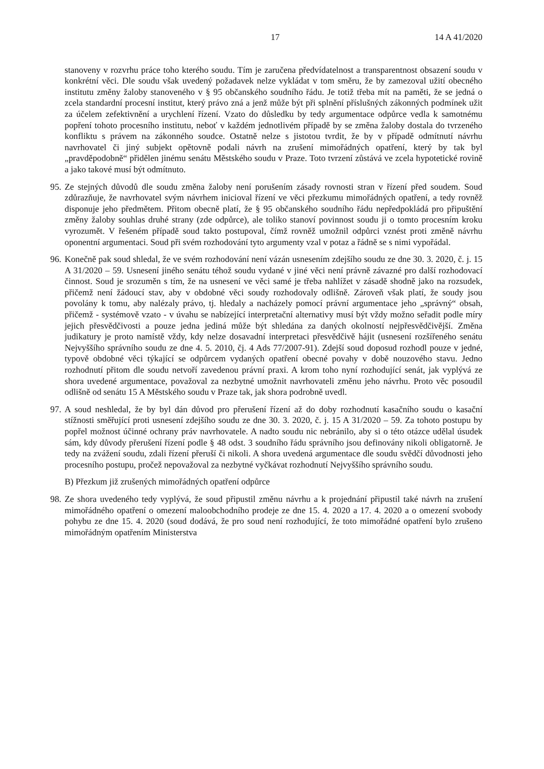17 14 A 41/2020
stanoveny v rozvrhu práce toho kterého soudu. Tím je zaručena předvídatelnost a transparentnost obsazení soudu v konkrétní věci. Dle soudu však uvedený požadavek nelze vykládat v tom směru, že by zamezoval užití obecného institutu změny žaloby stanoveného v § 95 občanského soudního řádu. Je totiž třeba mít na paměti, že se jedná o zcela standardní procesní institut, který právo zná a jenž může být při splnění příslušných zákonných podmínek užit za účelem zefektivnění a urychlení řízení. Vzato do důsledku by tedy argumentace odpůrce vedla k samotnému popření tohoto procesního institutu, neboť v každém jednotlivém případě by se změna žaloby dostala do tvrzeného konfliktu s právem na zákonného soudce. Ostatně nelze s jistotou tvrdit, že by v případě odmítnutí návrhu navrhovatel či jiný subjekt opětovně podali návrh na zrušení mimořádných opatření, který by tak byl „pravděpodobně“ přidělen jinému senátu Městského soudu v Praze. Toto tvrzení zůstává ve zcela hypotetické rovině a jako takové musí být odmítnuto.
95.
Ze stejných důvodů dle soudu změna žaloby není porušením zásady rovnosti stran v řízení před soudem. Soud zdůrazňuje, že navrhovatel svým návrhem inicioval řízení ve věci přezkumu mimořádných opatření, a tedy rovněž disponuje jeho předmětem. Přitom obecně platí, že § 95 občanského soudního řádu nepředpokládá pro připuštění změny žaloby souhlas druhé strany (zde odpůrce), ale toliko stanoví povinnost soudu ji o tomto procesním kroku vyrozumět. V řešeném případě soud takto postupoval, čímž rovněž umožnil odpůrci vznést proti změně návrhu oponentní argumentaci. Soud při svém rozhodování tyto argumenty vzal v potaz a řádně se s nimi vypořádal.
96.
Konečně pak soud shledal, že ve svém rozhodování není vázán usnesením zdejšího soudu ze dne 30. 3. 2020, č. j. 15 A 31/2020 – 59. Usnesení jiného senátu téhož soudu vydané v jiné věci není právně závazné pro další rozhodovací činnost. Soud je srozuměn s tím, že na usnesení ve věci samé je třeba nahlížet v zásadě shodně jako na rozsudek, přičemž není žádoucí stav, aby v obdobné věci soudy rozhodovaly odlišně. Zároveň však platí, že soudy jsou povolány k tomu, aby nalézaly právo, tj. hledaly a nacházely pomocí právní argumentace jeho „správný“ obsah, přičemž - systémově vzato - v úvahu se nabízející interpretační alternativy musí být vždy možno seřadit podle míry jejich přesvědčivosti a pouze jedna jediná může být shledána za daných okolností nejpřesvědčivější. Změna judikatury je proto namístě vždy, kdy nelze dosavadní interpretaci přesvědčivě hájit (usnesení rozšířeného senátu Nejvyššího správního soudu ze dne 4. 5. 2010, čj. 4 Ads 77/2007-91). Zdejší soud doposud rozhodl pouze v jedné, typově obdobné věci týkající se odpůrcem vydaných opatření obecné povahy v době nouzového stavu. Jedno rozhodnutí přitom dle soudu netvoří zavedenou právní praxi. A krom toho nyní rozhodující senát, jak vyplývá ze shora uvedené argumentace, považoval za nezbytné umožnit navrhovateli změnu jeho návrhu. Proto věc posoudil odlišně od senátu 15 A Městského soudu v Praze tak, jak shora podrobně uvedl.
97.
A soud neshledal, že by byl dán důvod pro přerušení řízení až do doby rozhodnutí kasačního soudu o kasační stížnosti směřující proti usnesení zdejšího soudu ze dne 30. 3. 2020, č. j. 15 A 31/2020 – 59. Za tohoto postupu by popřel možnost účinné ochrany práv navrhovatele. A nadto soudu nic nebránilo, aby si o této otázce udělal úsudek sám, kdy důvody přerušení řízení podle § 48 odst. 3 soudního řádu správního jsou definovány nikoli obligatorně. Je tedy na zvážení soudu, zdali řízení přeruší či nikoli. A shora uvedená argumentace dle soudu svědčí důvodnosti jeho procesního postupu, pročež nepovažoval za nezbytné vyčkávat rozhodnutí Nejvyššího správního soudu.
B) Přezkum již zrušených mimořádných opatření odpůrce
98.
Ze shora uvedeného tedy vyplývá, že soud připustil změnu návrhu a k projednání připustil také návrh na zrušení mimořádného opatření o omezení maloobchodního prodeje ze dne 15. 4. 2020 a 17. 4. 2020 a o omezení svobody pohybu ze dne 15. 4. 2020 (soud dodává, že pro soud není rozhodující, že toto mimořádné opatření bylo zrušeno mimořádným opatřením Ministerstva